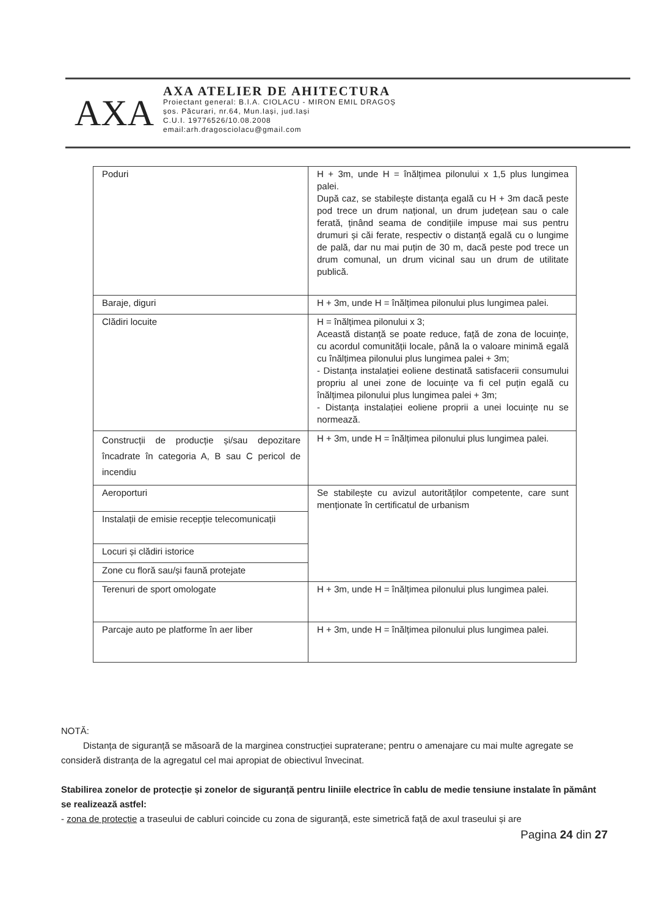AXA
AXA ATELIER DE AHITECTURA
Proiectant general: B.I.A. CIOLACU - MIRON EMIL DRAGOȘ
șos. Păcurari, nr.64, Mun.Iași, jud.Iași
C.U.I. 19776526/10.08.2008
email:arh.dragosciolacu@gmail.com
| Poduri | H + 3m, unde H = înălțimea pilonului x 1,5 plus lungimea palei. După caz, se stabilește distanța egală cu H + 3m dacă peste pod trece un drum național, un drum județean sau o cale ferată, ținând seama de condițiile impuse mai sus pentru drumuri și căi ferate, respectiv o distanță egală cu o lungime de pală, dar nu mai puțin de 30 m, dacă peste pod trece un drum comunal, un drum vicinal sau un drum de utilitate publică. |
| Baraje, diguri | H + 3m, unde H = înălțimea pilonului plus lungimea palei. |
| Clădiri locuite | H = înălțimea pilonului x 3; Această distanță se poate reduce, față de zona de locuințe, cu acordul comunității locale, până la o valoare minimă egală cu înălțimea pilonului plus lungimea palei + 3m; - Distanța instalației eoliene destinată satisfacerii consumului propriu al unei zone de locuințe va fi cel puțin egală cu înălțimea pilonului plus lungimea palei + 3m; - Distanța instalației eoliene proprii a unei locuințe nu se normează. |
| Construcții de producție și/sau depozitare încadrate în categoria A, B sau C pericol de incendiu | H + 3m, unde H = înălțimea pilonului plus lungimea palei. |
| Aeroporturi | Se stabilește cu avizul autorităților competente, care sunt menționate în certificatul de urbanism |
| Instalații de emisie recepție telecomunicații | |
| Locuri și clădiri istorice | |
| Zone cu floră sau/și faună protejate | |
| Terenuri de sport omologate | H + 3m, unde H = înălțimea pilonului plus lungimea palei. |
| Parcaje auto pe platforme în aer liber | H + 3m, unde H = înălțimea pilonului plus lungimea palei. |
NOTĂ:
Distanța de siguranță se măsoară de la marginea construcției supraterane; pentru o amenajare cu mai multe agregate se consideră distranța de la agregatul cel mai apropiat de obiectivul învecinat.
Stabilirea zonelor de protecție și zonelor de siguranță pentru liniile electrice în cablu de medie tensiune instalate în pământ se realizează astfel:
- zona de protecție a traseului de cabluri coincide cu zona de siguranță, este simetrică față de axul traseului și are
Pagina 24 din 27